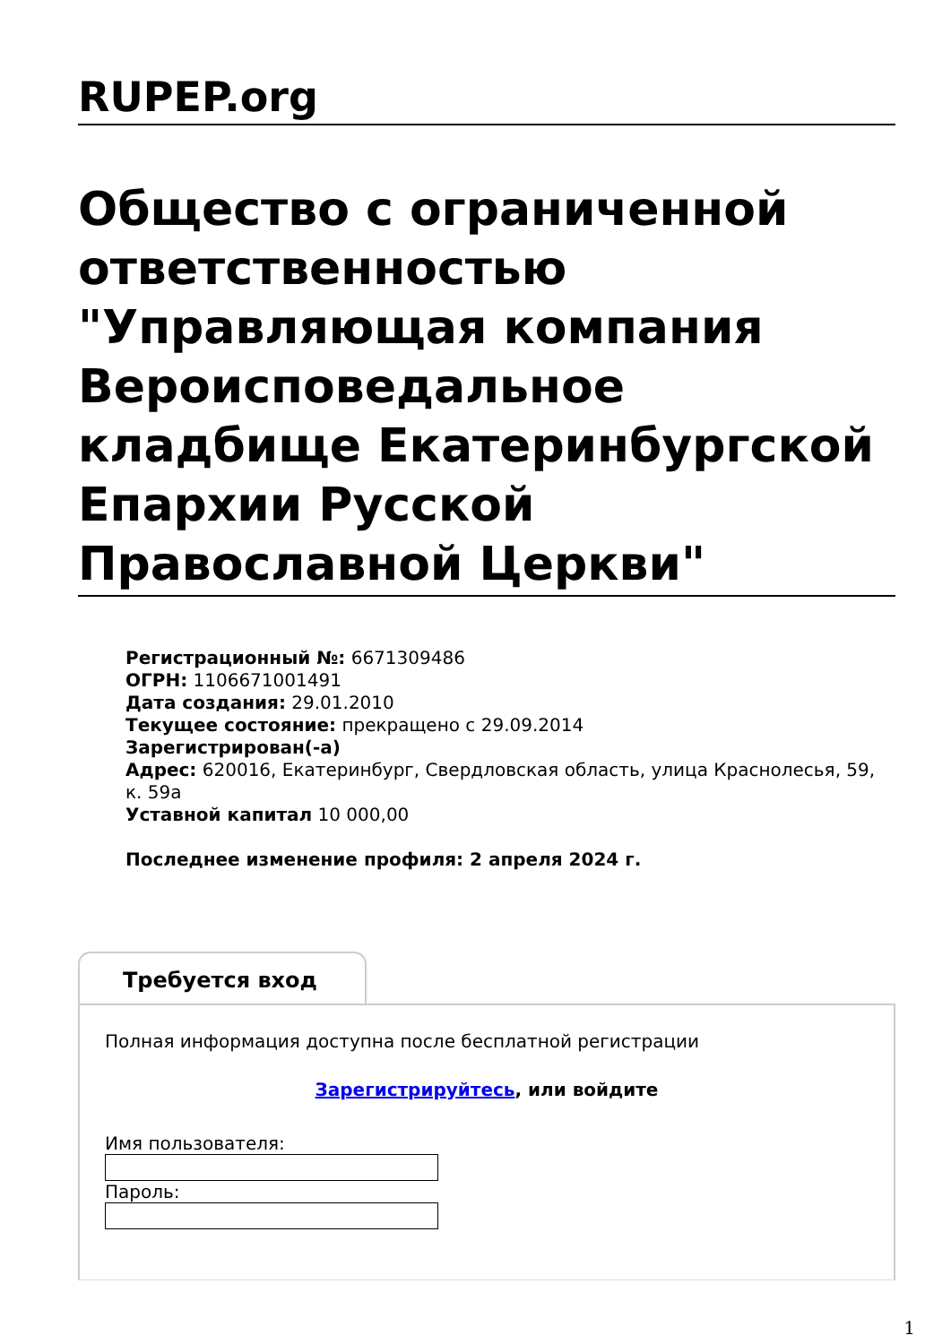RUPEP.org
Общество с ограниченной ответственностью "Управляющая компания Вероисповедальное кладбище Екатеринбургской Епархии Русской Православной Церкви"
Регистрационный №: 6671309486
ОГРН: 1106671001491
Дата создания: 29.01.2010
Текущее состояние: прекращено с 29.09.2014
Зарегистрирован(-а)
Адрес: 620016, Екатеринбург, Свердловская область, улица Краснолесья, 59, к. 59а
Уставной капитал 10 000,00
Последнее изменение профиля: 2 апреля 2024 г.
Требуется вход
Полная информация доступна после бесплатной регистрации
Зарегистрируйтесь, или войдите
Имя пользователя:
Пароль:
1